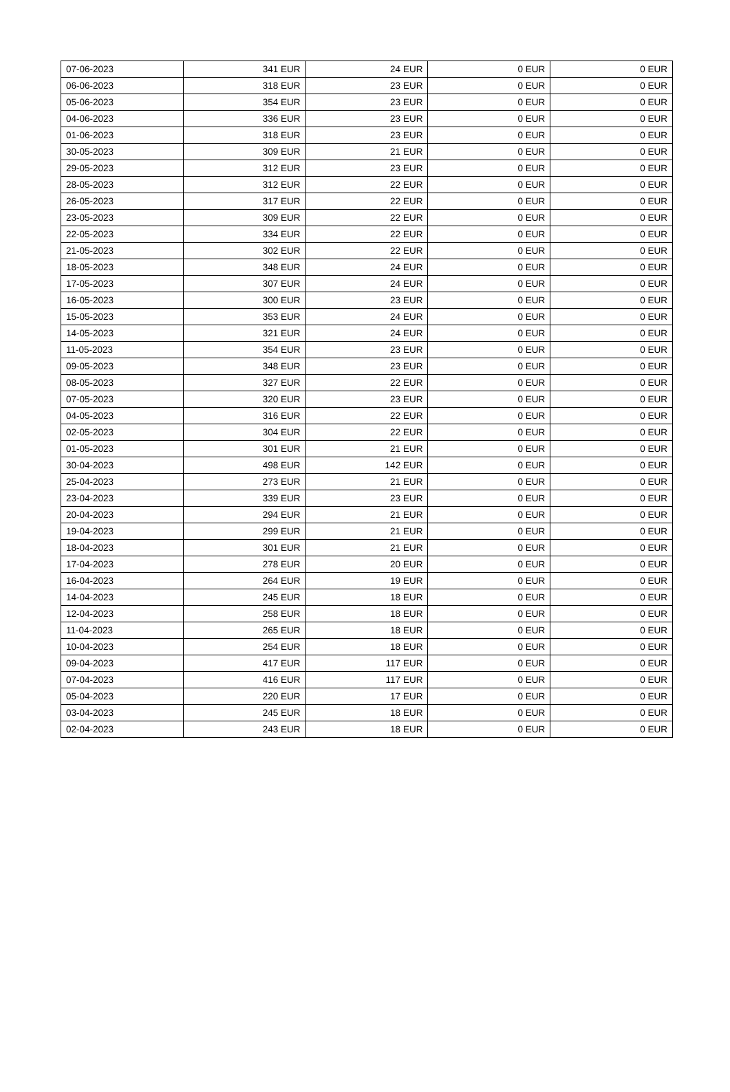| 07-06-2023 | 341 EUR | 24 EUR | 0 EUR | 0 EUR |
| 06-06-2023 | 318 EUR | 23 EUR | 0 EUR | 0 EUR |
| 05-06-2023 | 354 EUR | 23 EUR | 0 EUR | 0 EUR |
| 04-06-2023 | 336 EUR | 23 EUR | 0 EUR | 0 EUR |
| 01-06-2023 | 318 EUR | 23 EUR | 0 EUR | 0 EUR |
| 30-05-2023 | 309 EUR | 21 EUR | 0 EUR | 0 EUR |
| 29-05-2023 | 312 EUR | 23 EUR | 0 EUR | 0 EUR |
| 28-05-2023 | 312 EUR | 22 EUR | 0 EUR | 0 EUR |
| 26-05-2023 | 317 EUR | 22 EUR | 0 EUR | 0 EUR |
| 23-05-2023 | 309 EUR | 22 EUR | 0 EUR | 0 EUR |
| 22-05-2023 | 334 EUR | 22 EUR | 0 EUR | 0 EUR |
| 21-05-2023 | 302 EUR | 22 EUR | 0 EUR | 0 EUR |
| 18-05-2023 | 348 EUR | 24 EUR | 0 EUR | 0 EUR |
| 17-05-2023 | 307 EUR | 24 EUR | 0 EUR | 0 EUR |
| 16-05-2023 | 300 EUR | 23 EUR | 0 EUR | 0 EUR |
| 15-05-2023 | 353 EUR | 24 EUR | 0 EUR | 0 EUR |
| 14-05-2023 | 321 EUR | 24 EUR | 0 EUR | 0 EUR |
| 11-05-2023 | 354 EUR | 23 EUR | 0 EUR | 0 EUR |
| 09-05-2023 | 348 EUR | 23 EUR | 0 EUR | 0 EUR |
| 08-05-2023 | 327 EUR | 22 EUR | 0 EUR | 0 EUR |
| 07-05-2023 | 320 EUR | 23 EUR | 0 EUR | 0 EUR |
| 04-05-2023 | 316 EUR | 22 EUR | 0 EUR | 0 EUR |
| 02-05-2023 | 304 EUR | 22 EUR | 0 EUR | 0 EUR |
| 01-05-2023 | 301 EUR | 21 EUR | 0 EUR | 0 EUR |
| 30-04-2023 | 498 EUR | 142 EUR | 0 EUR | 0 EUR |
| 25-04-2023 | 273 EUR | 21 EUR | 0 EUR | 0 EUR |
| 23-04-2023 | 339 EUR | 23 EUR | 0 EUR | 0 EUR |
| 20-04-2023 | 294 EUR | 21 EUR | 0 EUR | 0 EUR |
| 19-04-2023 | 299 EUR | 21 EUR | 0 EUR | 0 EUR |
| 18-04-2023 | 301 EUR | 21 EUR | 0 EUR | 0 EUR |
| 17-04-2023 | 278 EUR | 20 EUR | 0 EUR | 0 EUR |
| 16-04-2023 | 264 EUR | 19 EUR | 0 EUR | 0 EUR |
| 14-04-2023 | 245 EUR | 18 EUR | 0 EUR | 0 EUR |
| 12-04-2023 | 258 EUR | 18 EUR | 0 EUR | 0 EUR |
| 11-04-2023 | 265 EUR | 18 EUR | 0 EUR | 0 EUR |
| 10-04-2023 | 254 EUR | 18 EUR | 0 EUR | 0 EUR |
| 09-04-2023 | 417 EUR | 117 EUR | 0 EUR | 0 EUR |
| 07-04-2023 | 416 EUR | 117 EUR | 0 EUR | 0 EUR |
| 05-04-2023 | 220 EUR | 17 EUR | 0 EUR | 0 EUR |
| 03-04-2023 | 245 EUR | 18 EUR | 0 EUR | 0 EUR |
| 02-04-2023 | 243 EUR | 18 EUR | 0 EUR | 0 EUR |